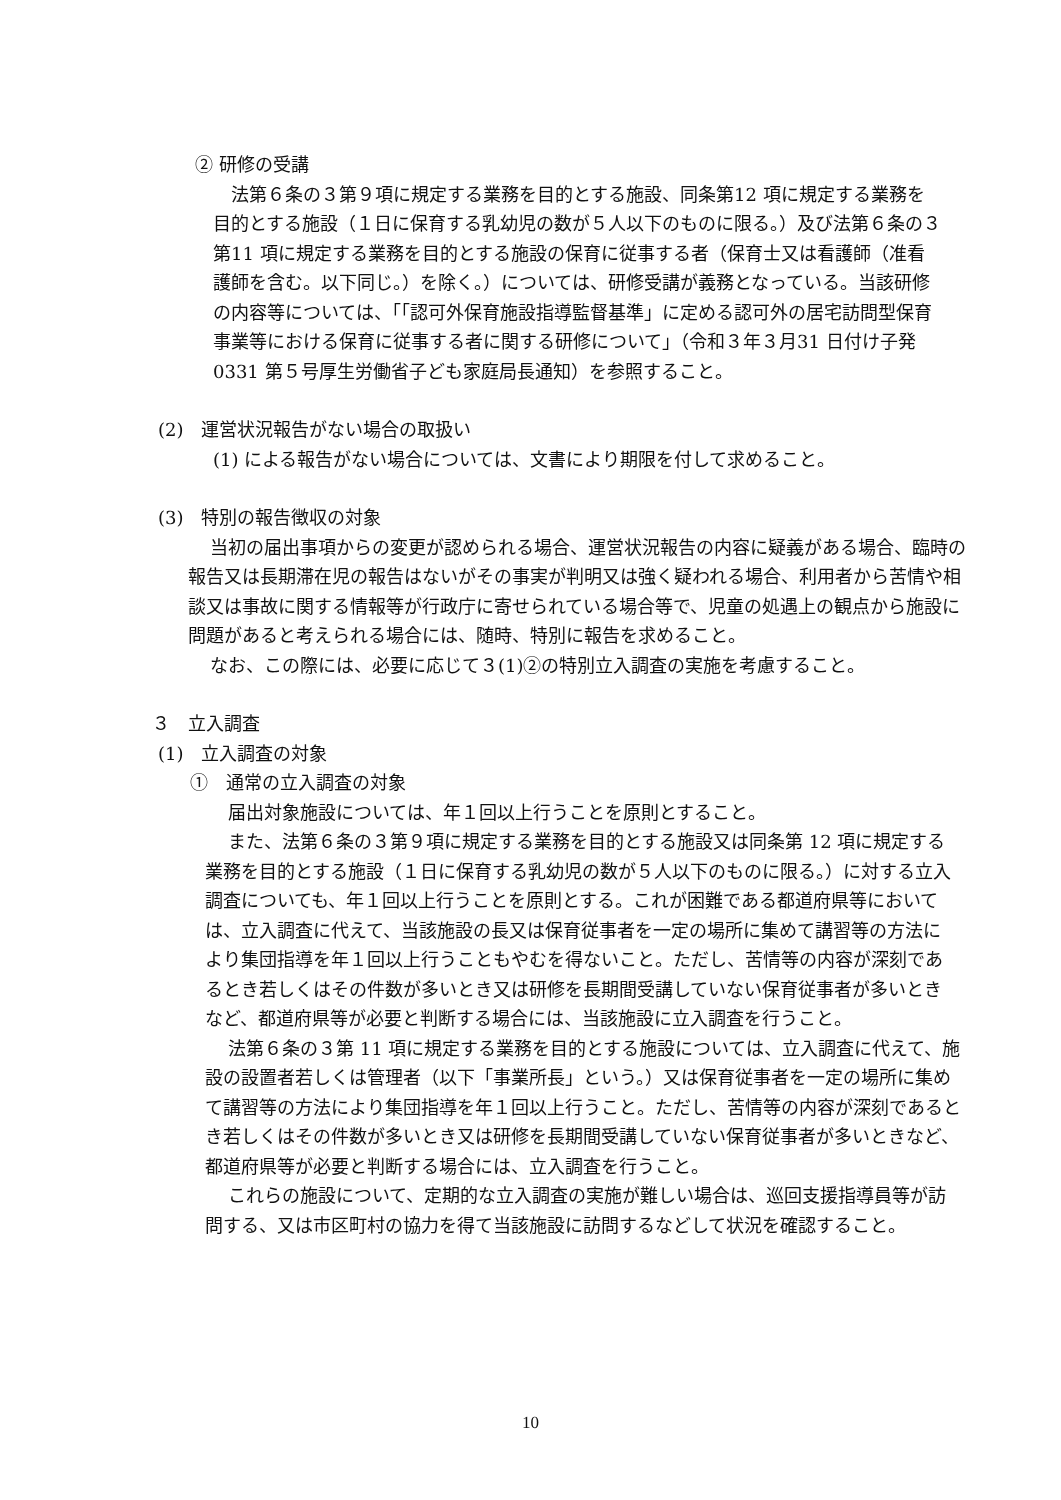② 研修の受講
法第６条の３第９項に規定する業務を目的とする施設、同条第12 項に規定する業務を目的とする施設（１日に保育する乳幼児の数が５人以下のものに限る。）及び法第６条の３第11 項に規定する業務を目的とする施設の保育に従事する者（保育士又は看護師（准看護師を含む。以下同じ。）を除く。）については、研修受講が義務となっている。当該研修の内容等については、「「認可外保育施設指導監督基準」に定める認可外の居宅訪問型保育事業等における保育に従事する者に関する研修について」（令和３年３月31 日付け子発0331 第５号厚生労働省子ども家庭局長通知）を参照すること。
(2)　運営状況報告がない場合の取扱い
(1) による報告がない場合については、文書により期限を付して求めること。
(3)　特別の報告徴収の対象
当初の届出事項からの変更が認められる場合、運営状況報告の内容に疑義がある場合、臨時の報告又は長期滞在児の報告はないがその事実が判明又は強く疑われる場合、利用者から苦情や相談又は事故に関する情報等が行政庁に寄せられている場合等で、児童の処遇上の観点から施設に問題があると考えられる場合には、随時、特別に報告を求めること。
なお、この際には、必要に応じて３(1)②の特別立入調査の実施を考慮すること。
３　立入調査
(1)　立入調査の対象
①　通常の立入調査の対象
届出対象施設については、年１回以上行うことを原則とすること。
また、法第６条の３第９項に規定する業務を目的とする施設又は同条第 12 項に規定する業務を目的とする施設（１日に保育する乳幼児の数が５人以下のものに限る。）に対する立入調査についても、年１回以上行うことを原則とする。これが困難である都道府県等においては、立入調査に代えて、当該施設の長又は保育従事者を一定の場所に集めて講習等の方法により集団指導を年１回以上行うこともやむを得ないこと。ただし、苦情等の内容が深刻であるとき若しくはその件数が多いとき又は研修を長期間受講していない保育従事者が多いときなど、都道府県等が必要と判断する場合には、当該施設に立入調査を行うこと。
法第６条の３第 11 項に規定する業務を目的とする施設については、立入調査に代えて、施設の設置者若しくは管理者（以下「事業所長」という。）又は保育従事者を一定の場所に集めて講習等の方法により集団指導を年１回以上行うこと。ただし、苦情等の内容が深刻であるとき若しくはその件数が多いとき又は研修を長期間受講していない保育従事者が多いときなど、都道府県等が必要と判断する場合には、立入調査を行うこと。
これらの施設について、定期的な立入調査の実施が難しい場合は、巡回支援指導員等が訪問する、又は市区町村の協力を得て当該施設に訪問するなどして状況を確認すること。
10